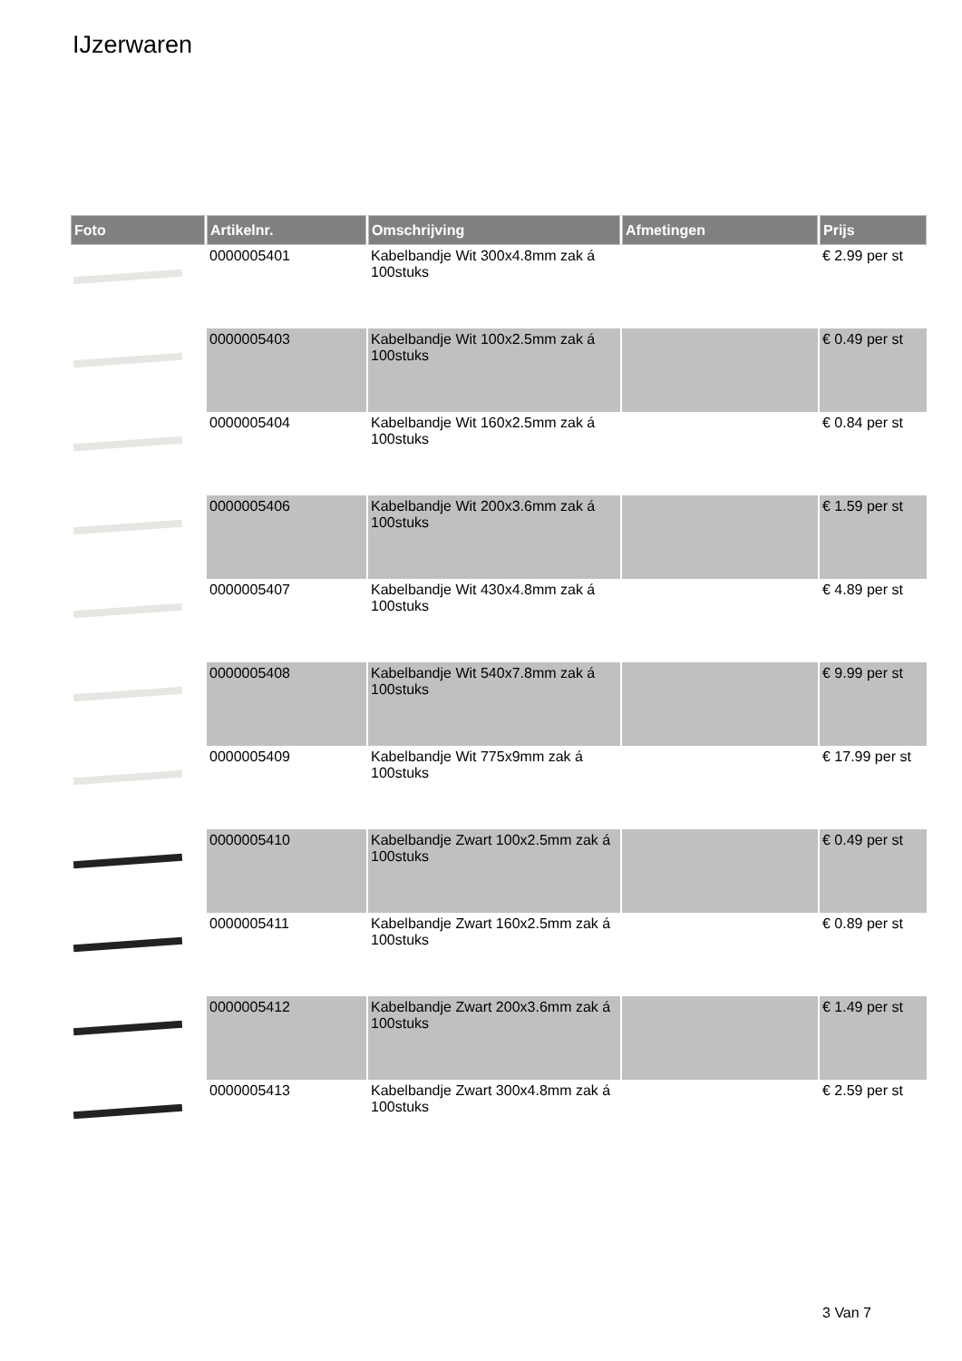IJzerwaren
| Foto | Artikelnr. | Omschrijving | Afmetingen | Prijs |
| --- | --- | --- | --- | --- |
| | 0000005401 | Kabelbandje Wit 300x4.8mm zak á 100stuks | | € 2.99 per st |
| | 0000005403 | Kabelbandje Wit 100x2.5mm zak á 100stuks | | € 0.49 per st |
| | 0000005404 | Kabelbandje Wit 160x2.5mm zak á 100stuks | | € 0.84 per st |
| | 0000005406 | Kabelbandje Wit 200x3.6mm zak á 100stuks | | € 1.59 per st |
| | 0000005407 | Kabelbandje Wit 430x4.8mm zak á 100stuks | | € 4.89 per st |
| | 0000005408 | Kabelbandje Wit 540x7.8mm zak á 100stuks | | € 9.99 per st |
| | 0000005409 | Kabelbandje Wit 775x9mm zak á 100stuks | | € 17.99 per st |
| | 0000005410 | Kabelbandje Zwart 100x2.5mm zak á 100stuks | | € 0.49 per st |
| | 0000005411 | Kabelbandje Zwart 160x2.5mm zak á 100stuks | | € 0.89 per st |
| | 0000005412 | Kabelbandje Zwart 200x3.6mm zak á 100stuks | | € 1.49 per st |
| | 0000005413 | Kabelbandje Zwart 300x4.8mm zak á 100stuks | | € 2.59 per st |
3 Van 7